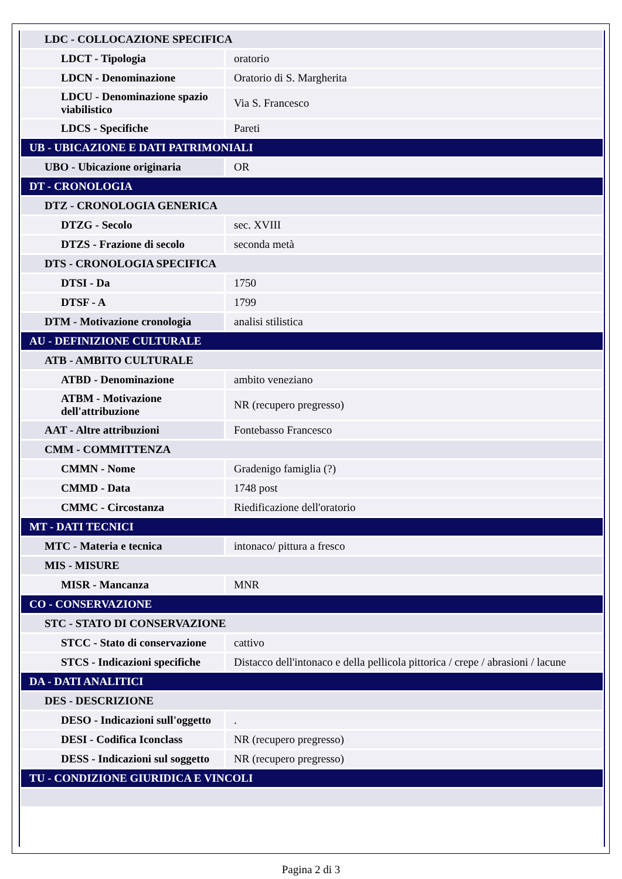| LDC - COLLOCAZIONE SPECIFICA | |
| LDCT - Tipologia | oratorio |
| LDCN - Denominazione | Oratorio di S. Margherita |
| LDCU - Denominazione spazio viabilistico | Via S. Francesco |
| LDCS - Specifiche | Pareti |
| UB - UBICAZIONE E DATI PATRIMONIALI | |
| UBO - Ubicazione originaria | OR |
| DT - CRONOLOGIA | |
| DTZ - CRONOLOGIA GENERICA | |
| DTZG - Secolo | sec. XVIII |
| DTZS - Frazione di secolo | seconda metà |
| DTS - CRONOLOGIA SPECIFICA | |
| DTSI - Da | 1750 |
| DTSF - A | 1799 |
| DTM - Motivazione cronologia | analisi stilistica |
| AU - DEFINIZIONE CULTURALE | |
| ATB - AMBITO CULTURALE | |
| ATBD - Denominazione | ambito veneziano |
| ATBM - Motivazione dell'attribuzione | NR (recupero pregresso) |
| AAT - Altre attribuzioni | Fontebasso Francesco |
| CMM - COMMITTENZA | |
| CMMN - Nome | Gradenigo famiglia (?) |
| CMMD - Data | 1748 post |
| CMMC - Circostanza | Riedificazione dell'oratorio |
| MT - DATI TECNICI | |
| MTC - Materia e tecnica | intonaco/ pittura a fresco |
| MIS - MISURE | |
| MISR - Mancanza | MNR |
| CO - CONSERVAZIONE | |
| STC - STATO DI CONSERVAZIONE | |
| STCC - Stato di conservazione | cattivo |
| STCS - Indicazioni specifiche | Distacco dell'intonaco e della pellicola pittorica / crepe / abrasioni / lacune |
| DA - DATI ANALITICI | |
| DES - DESCRIZIONE | |
| DESO - Indicazioni sull'oggetto | . |
| DESI - Codifica Iconclass | NR (recupero pregresso) |
| DESS - Indicazioni sul soggetto | NR (recupero pregresso) |
| TU - CONDIZIONE GIURIDICA E VINCOLI | |
Pagina 2 di 3